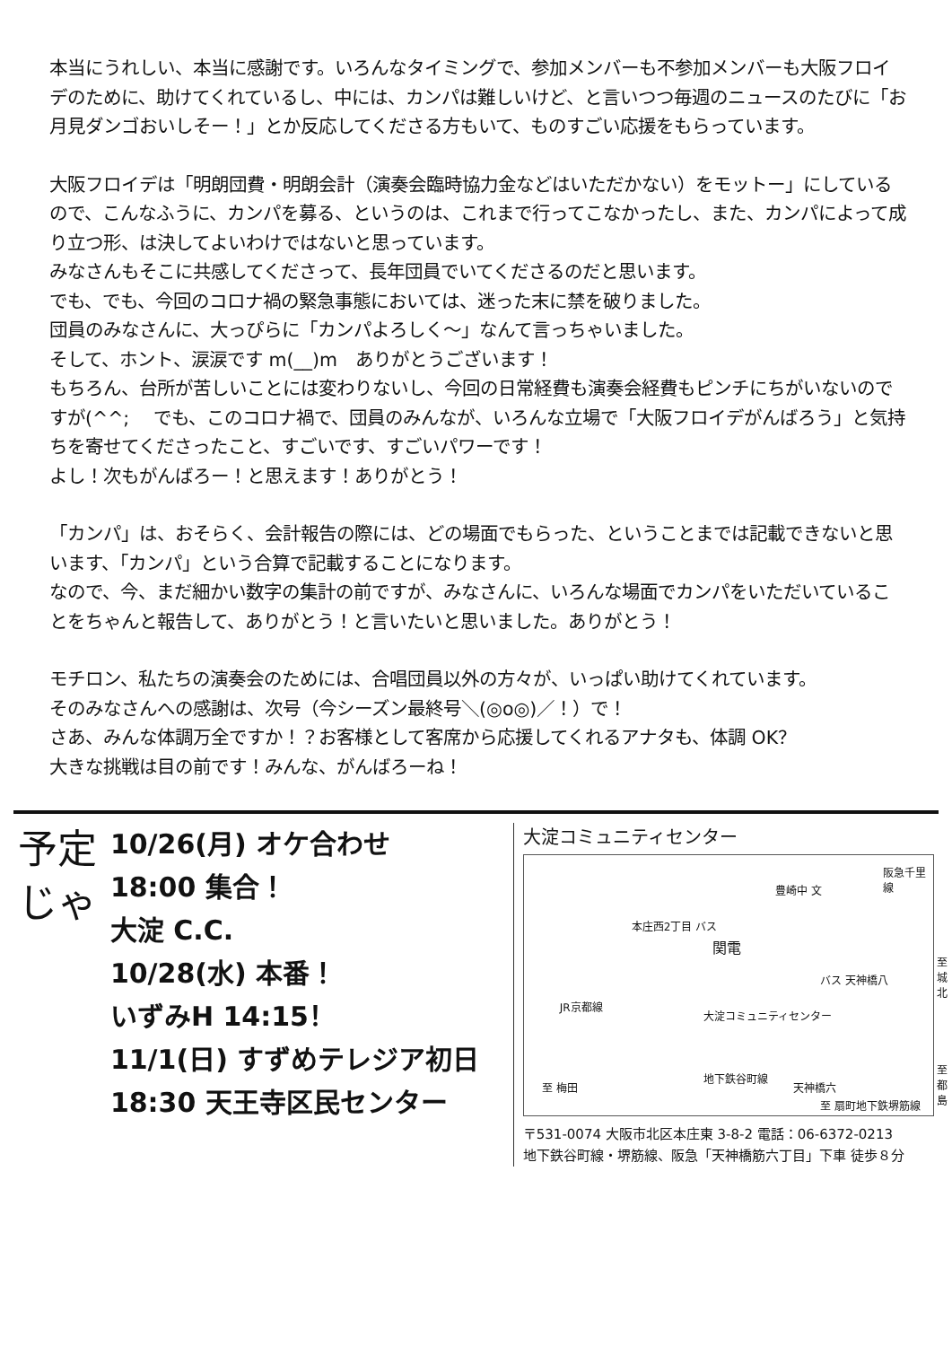本当にうれしい、本当に感謝です。いろんなタイミングで、参加メンバーも不参加メンバーも大阪フロイデのために、助けてくれているし、中には、カンパは難しいけど、と言いつつ毎週のニュースのたびに「お月見ダンゴおいしそー！」とか反応してくださる方もいて、ものすごい応援をもらっています。
大阪フロイデは「明朗団費・明朗会計（演奏会臨時協力金などはいただかない）をモットー」にしているので、こんなふうに、カンパを募る、というのは、これまで行ってこなかったし、また、カンパによって成り立つ形、は決してよいわけではないと思っています。
みなさんもそこに共感してくださって、長年団員でいてくださるのだと思います。
でも、でも、今回のコロナ禍の緊急事態においては、迷った末に禁を破りました。
団員のみなさんに、大っぴらに「カンパよろしく～」なんて言っちゃいました。
そして、ホント、涙涙です m(__)m　ありがとうございます！
もちろん、台所が苦しいことには変わりないし、今回の日常経費も演奏会経費もピンチにちがいないのですが(^^;　 でも、このコロナ禍で、団員のみんなが、いろんな立場で「大阪フロイデがんばろう」と気持ちを寄せてくださったこと、すごいです、すごいパワーです！
よし！次もがんばろー！と思えます！ありがとう！
「カンパ」は、おそらく、会計報告の際には、どの場面でもらった、ということまでは記載できないと思います、「カンパ」という合算で記載することになります。
なので、今、まだ細かい数字の集計の前ですが、みなさんに、いろんな場面でカンパをいただいていることをちゃんと報告して、ありがとう！と言いたいと思いました。ありがとう！
モチロン、私たちの演奏会のためには、合唱団員以外の方々が、いっぱい助けてくれています。
そのみなさんへの感謝は、次号（今シーズン最終号＼(◎o◎)／！）で！
さあ、みんな体調万全ですか！？お客様として客席から応援してくれるアナタも、体調 OK？
大きな挑戦は目の前です！みんな、がんばろーね！
予定じゃ
10/26(月) オケ合わせ
18:00 集合！
大淀 C.C.
10/28(水) 本番！
いずみH 14:15！
11/1(日) すずめテレジア初日
18:30 天王寺区民センター
大淀コミュニティセンター
本庄西2丁目 バス
関電
豊崎中 文
阪急千里線
至 城北
バス 天神橋八
大淀コミュニティセンター
JR京都線
地下鉄谷町線
天神橋六
至 都島
至 梅田
至 扇町 地下鉄堺筋線
〒531-0074 大阪市北区本庄東 3-8-2 電話：06-6372-0213
地下鉄谷町線・堺筋線、阪急「天神橋筋六丁目」下車 徒歩８分